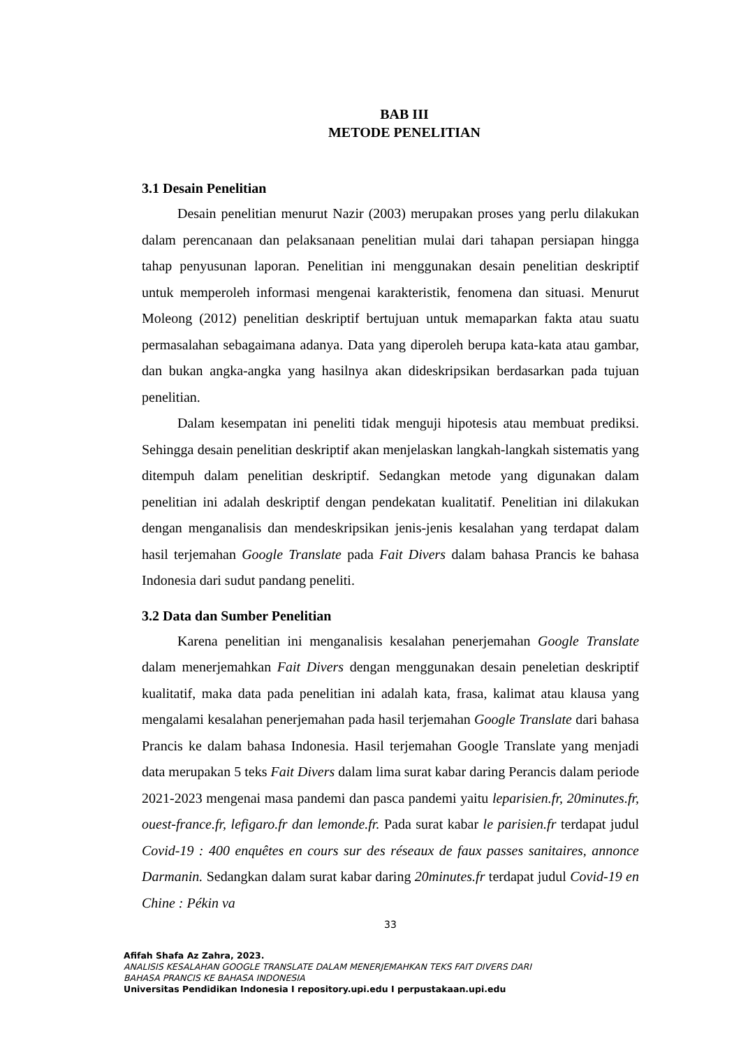BAB III
METODE PENELITIAN
3.1 Desain Penelitian
Desain penelitian menurut Nazir (2003) merupakan proses yang perlu dilakukan dalam perencanaan dan pelaksanaan penelitian mulai dari tahapan persiapan hingga tahap penyusunan laporan. Penelitian ini menggunakan desain penelitian deskriptif untuk memperoleh informasi mengenai karakteristik, fenomena dan situasi. Menurut Moleong (2012) penelitian deskriptif bertujuan untuk memaparkan fakta atau suatu permasalahan sebagaimana adanya. Data yang diperoleh berupa kata-kata atau gambar, dan bukan angka-angka yang hasilnya akan dideskripsikan berdasarkan pada tujuan penelitian.
Dalam kesempatan ini peneliti tidak menguji hipotesis atau membuat prediksi. Sehingga desain penelitian deskriptif akan menjelaskan langkah-langkah sistematis yang ditempuh dalam penelitian deskriptif. Sedangkan metode yang digunakan dalam penelitian ini adalah deskriptif dengan pendekatan kualitatif. Penelitian ini dilakukan dengan menganalisis dan mendeskripsikan jenis-jenis kesalahan yang terdapat dalam hasil terjemahan Google Translate pada Fait Divers dalam bahasa Prancis ke bahasa Indonesia dari sudut pandang peneliti.
3.2 Data dan Sumber Penelitian
Karena penelitian ini menganalisis kesalahan penerjemahan Google Translate dalam menerjemahkan Fait Divers dengan menggunakan desain peneletian deskriptif kualitatif, maka data pada penelitian ini adalah kata, frasa, kalimat atau klausa yang mengalami kesalahan penerjemahan pada hasil terjemahan Google Translate dari bahasa Prancis ke dalam bahasa Indonesia. Hasil terjemahan Google Translate yang menjadi data merupakan 5 teks Fait Divers dalam lima surat kabar daring Perancis dalam periode 2021-2023 mengenai masa pandemi dan pasca pandemi yaitu leparisien.fr, 20minutes.fr, ouest-france.fr, lefigaro.fr dan lemonde.fr. Pada surat kabar le parisien.fr terdapat judul Covid-19 : 400 enquêtes en cours sur des réseaux de faux passes sanitaires, annonce Darmanin. Sedangkan dalam surat kabar daring 20minutes.fr terdapat judul Covid-19 en Chine : Pékin va
33
Afifah Shafa Az Zahra, 2023.
ANALISIS KESALAHAN GOOGLE TRANSLATE DALAM MENERJEMAHKAN TEKS FAIT DIVERS DARI
BAHASA PRANCIS KE BAHASA INDONESIA
Universitas Pendidikan Indonesia I repository.upi.edu I perpustakaan.upi.edu